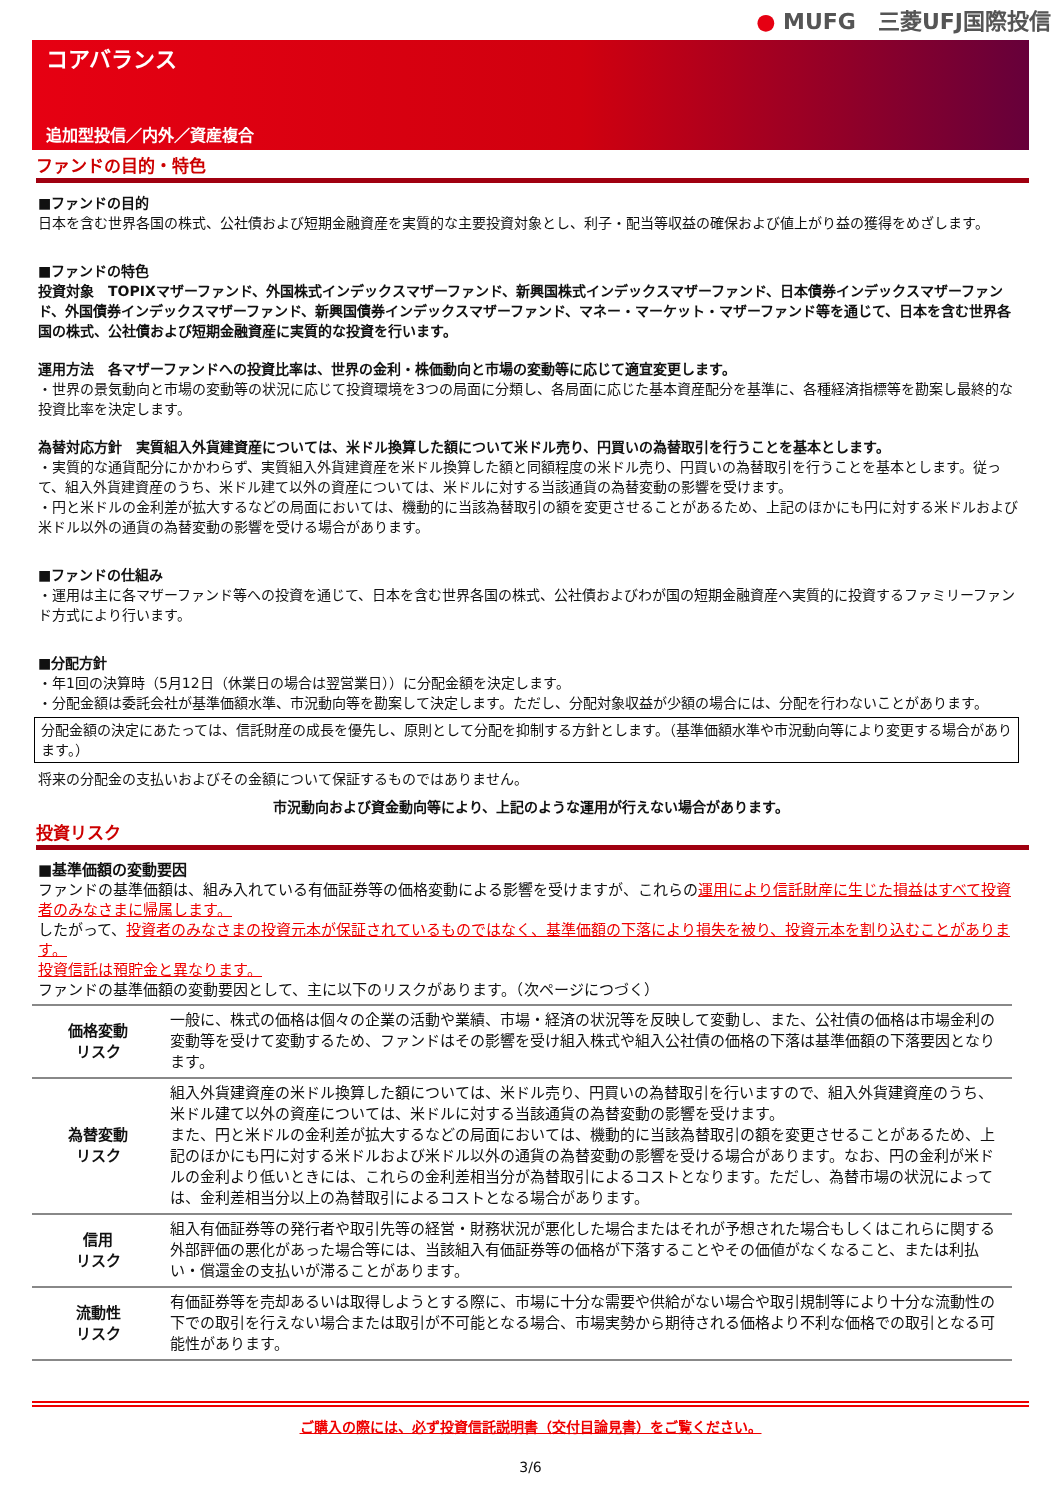● MUFG　三菱UFJ国際投信
コアバランス
追加型投信／内外／資産複合
ファンドの目的・特色
■ファンドの目的
日本を含む世界各国の株式、公社債および短期金融資産を実質的な主要投資対象とし、利子・配当等収益の確保および値上がり益の獲得をめざします。
■ファンドの特色
投資対象　TOPIXマザーファンド、外国株式インデックスマザーファンド、新興国株式インデックスマザーファンド、日本債券インデックスマザーファンド、外国債券インデックスマザーファンド、新興国債券インデックスマザーファンド、マネー・マーケット・マザーファンド等を通じて、日本を含む世界各国の株式、公社債および短期金融資産に実質的な投資を行います。
運用方法　各マザーファンドへの投資比率は、世界の金利・株価動向と市場の変動等に応じて適宜変更します。
・世界の景気動向と市場の変動等の状況に応じて投資環境を3つの局面に分類し、各局面に応じた基本資産配分を基準に、各種経済指標等を勘案し最終的な投資比率を決定します。
為替対応方針　実質組入外貨建資産については、米ドル換算した額について米ドル売り、円買いの為替取引を行うことを基本とします。
・実質的な通貨配分にかかわらず、実質組入外貨建資産を米ドル換算した額と同額程度の米ドル売り、円買いの為替取引を行うことを基本とします。従って、組入外貨建資産のうち、米ドル建て以外の資産については、米ドルに対する当該通貨の為替変動の影響を受けます。
・円と米ドルの金利差が拡大するなどの局面においては、機動的に当該為替取引の額を変更させることがあるため、上記のほかにも円に対する米ドルおよび米ドル以外の通貨の為替変動の影響を受ける場合があります。
■ファンドの仕組み
・運用は主に各マザーファンド等への投資を通じて、日本を含む世界各国の株式、公社債およびわが国の短期金融資産へ実質的に投資するファミリーファンド方式により行います。
■分配方針
・年1回の決算時（5月12日（休業日の場合は翌営業日））に分配金額を決定します。
・分配金額は委託会社が基準価額水準、市況動向等を勘案して決定します。ただし、分配対象収益が少額の場合には、分配を行わないことがあります。
分配金額の決定にあたっては、信託財産の成長を優先し、原則として分配を抑制する方針とします。（基準価額水準や市況動向等により変更する場合があります。）
将来の分配金の支払いおよびその金額について保証するものではありません。
市況動向および資金動向等により、上記のような運用が行えない場合があります。
投資リスク
■基準価額の変動要因
ファンドの基準価額は、組み入れている有価証券等の価格変動による影響を受けますが、これらの運用により信託財産に生じた損益はすべて投資者のみなさまに帰属します。
したがって、投資者のみなさまの投資元本が保証されているものではなく、基準価額の下落により損失を被り、投資元本を割り込むことがあります。
投資信託は預貯金と異なります。
ファンドの基準価額の変動要因として、主に以下のリスクがあります。（次ページにつづく）
| 価格変動 リスク | 一般に、株式の価格は個々の企業の活動や業績、市場・経済の状況等を反映して変動し、また、公社債の価格は市場金利の変動等を受けて変動するため、ファンドはその影響を受け組入株式や組入公社債の価格の下落は基準価額の下落要因となります。 |
| 為替変動 リスク | 組入外貨建資産の米ドル換算した額については、米ドル売り、円買いの為替取引を行いますので、組入外貨建資産のうち、米ドル建て以外の資産については、米ドルに対する当該通貨の為替変動の影響を受けます。 また、円と米ドルの金利差が拡大するなどの局面においては、機動的に当該為替取引の額を変更させることがあるため、上記のほかにも円に対する米ドルおよび米ドル以外の通貨の為替変動の影響を受ける場合があります。なお、円の金利が米ドルの金利より低いときには、これらの金利差相当分が為替取引によるコストとなります。ただし、為替市場の状況によっては、金利差相当分以上の為替取引によるコストとなる場合があります。 |
| 信用 リスク | 組入有価証券等の発行者や取引先等の経営・財務状況が悪化した場合またはそれが予想された場合もしくはこれらに関する外部評価の悪化があった場合等には、当該組入有価証券等の価格が下落することやその価値がなくなること、または利払い・償還金の支払いが滞ることがあります。 |
| 流動性 リスク | 有価証券等を売却あるいは取得しようとする際に、市場に十分な需要や供給がない場合や取引規制等により十分な流動性の下での取引を行えない場合または取引が不可能となる場合、市場実勢から期待される価格より不利な価格での取引となる可能性があります。 |
ご購入の際には、必ず投資信託説明書（交付目論見書）をご覧ください。
3/6